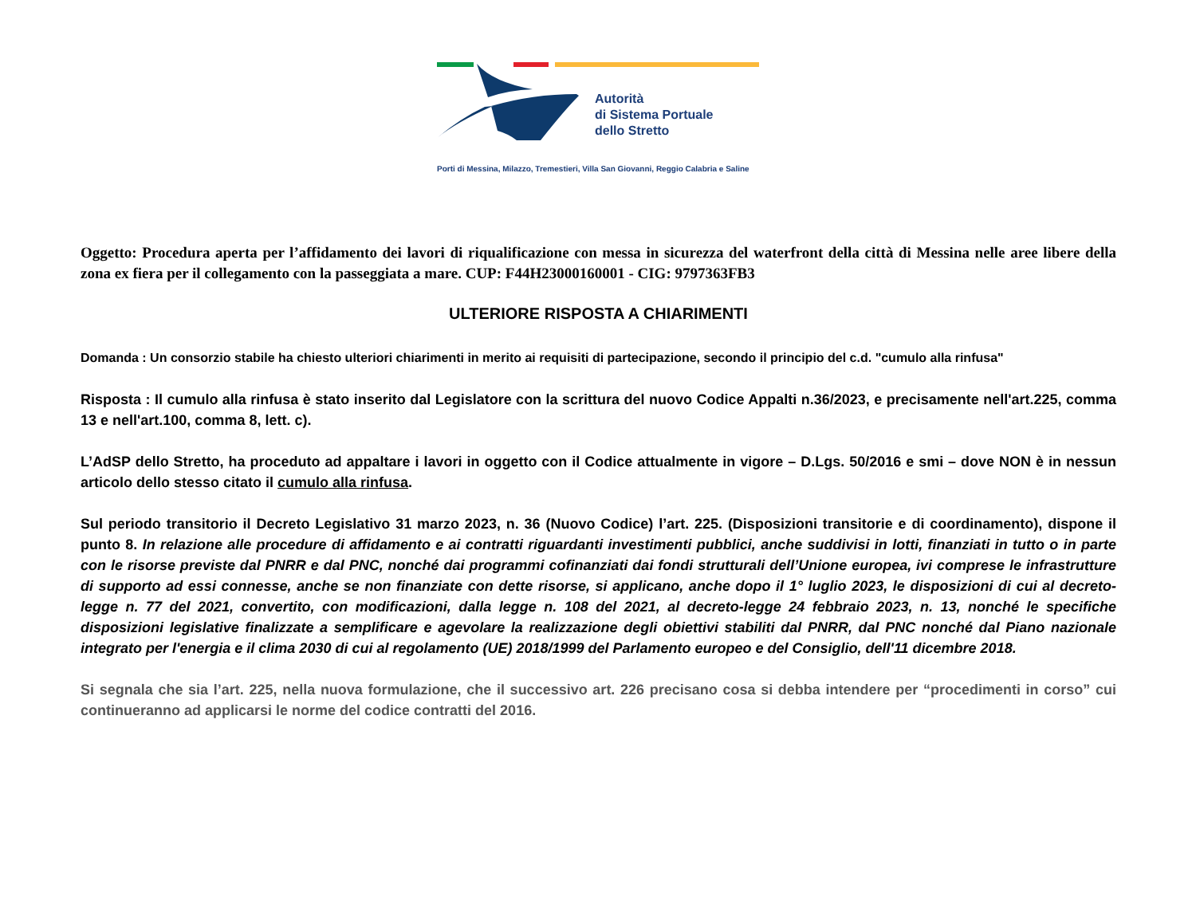Autorità
di Sistema Portuale
dello Stretto
Porti di Messina, Milazzo, Tremestieri, Villa San Giovanni, Reggio Calabria e Saline
Oggetto: Procedura aperta per l’affidamento dei lavori di riqualificazione con messa in sicurezza del waterfront della città di Messina nelle aree libere della zona ex fiera per il collegamento con la passeggiata a mare. CUP: F44H23000160001 - CIG: 9797363FB3
ULTERIORE RISPOSTA A CHIARIMENTI
Domanda : Un consorzio stabile ha chiesto ulteriori chiarimenti in merito ai requisiti di partecipazione, secondo il principio del c.d. "cumulo alla rinfusa"
Risposta : Il cumulo alla rinfusa è stato inserito dal Legislatore con la scrittura del nuovo Codice Appalti n.36/2023, e precisamente nell'art.225, comma 13 e nell'art.100, comma 8, lett. c).
L’AdSP dello Stretto, ha proceduto ad appaltare i lavori in oggetto con il Codice attualmente in vigore – D.Lgs. 50/2016 e smi – dove NON è in nessun articolo dello stesso citato il cumulo alla rinfusa.
Sul periodo transitorio il Decreto Legislativo 31 marzo 2023, n. 36 (Nuovo Codice) l’art. 225. (Disposizioni transitorie e di coordinamento), dispone il punto 8. In relazione alle procedure di affidamento e ai contratti riguardanti investimenti pubblici, anche suddivisi in lotti, finanziati in tutto o in parte con le risorse previste dal PNRR e dal PNC, nonché dai programmi cofinanziati dai fondi strutturali dell’Unione europea, ivi comprese le infrastrutture di supporto ad essi connesse, anche se non finanziate con dette risorse, si applicano, anche dopo il 1° luglio 2023, le disposizioni di cui al decreto-legge n. 77 del 2021, convertito, con modificazioni, dalla legge n. 108 del 2021, al decreto-legge 24 febbraio 2023, n. 13, nonché le specifiche disposizioni legislative finalizzate a semplificare e agevolare la realizzazione degli obiettivi stabiliti dal PNRR, dal PNC nonché dal Piano nazionale integrato per l'energia e il clima 2030 di cui al regolamento (UE) 2018/1999 del Parlamento europeo e del Consiglio, dell'11 dicembre 2018.
Si segnala che sia l’art. 225, nella nuova formulazione, che il successivo art. 226 precisano cosa si debba intendere per “procedimenti in corso” cui continueranno ad applicarsi le norme del codice contratti del 2016.